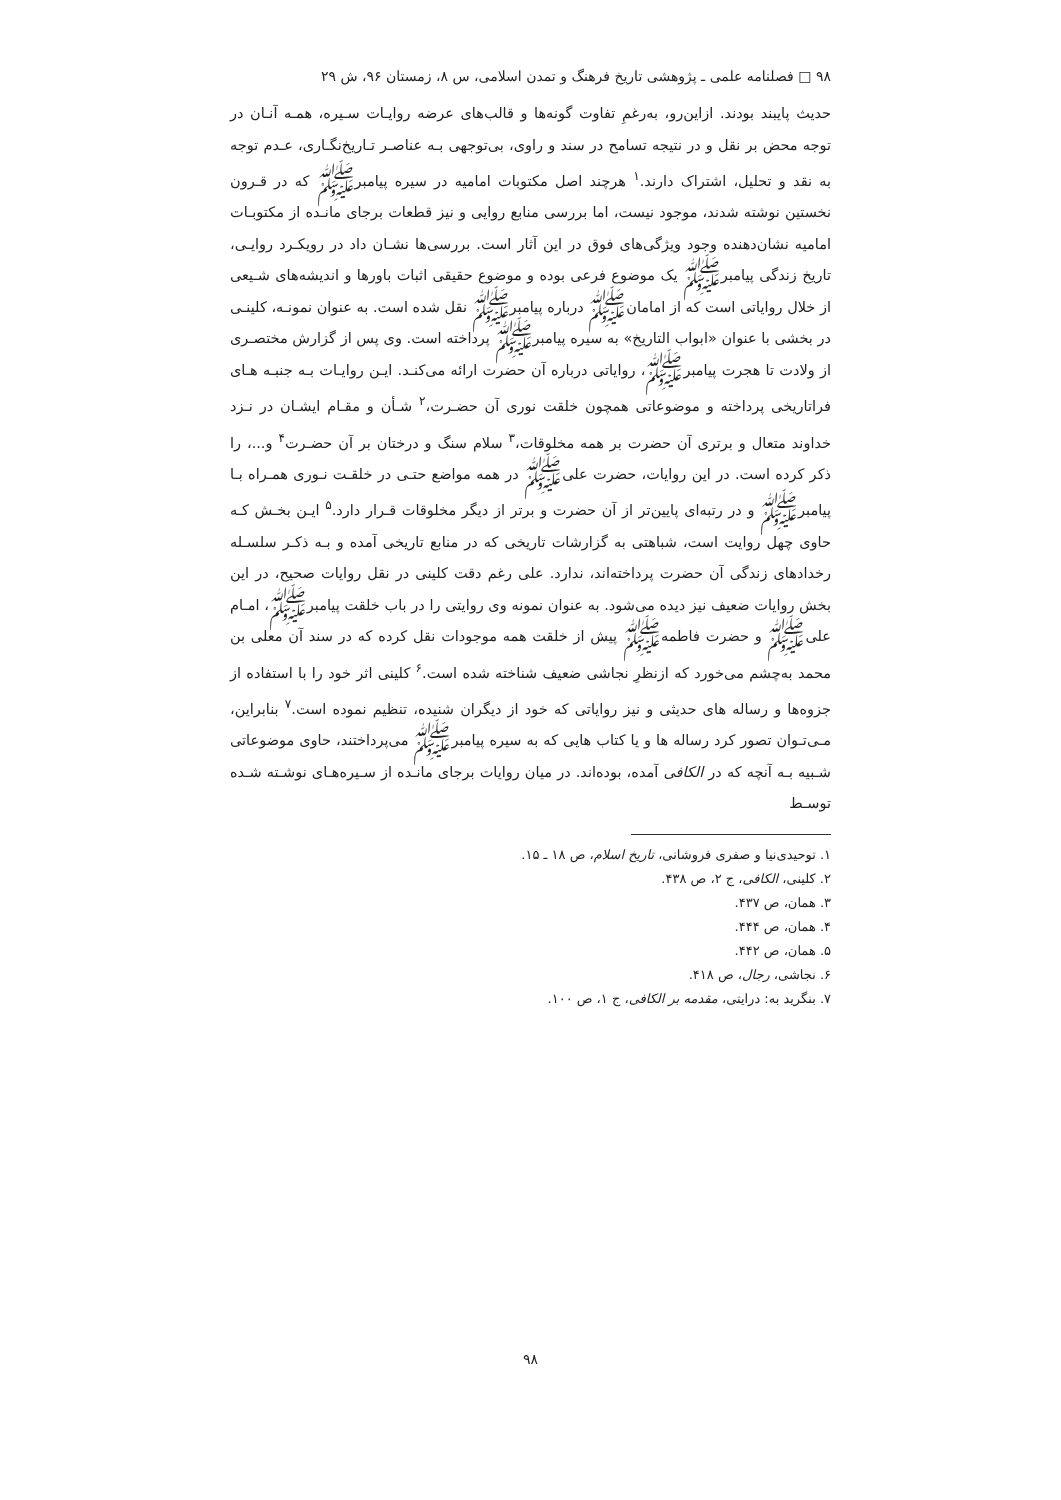۹۸ □ فصلنامه علمی ـ پژوهشی تاریخ فرهنگ و تمدن اسلامی، س ۸، زمستان ۹۶، ش ۲۹
حدیث پایبند بودند. ازاین‌رو، به‌رغمِ تفاوت گونه‌ها و قالب‌های عرضه روایـات سـیره، همـه آنـان در توجه محض بر نقل و در نتیجه تسامح در سند و راوی، بی‌توجهی بـه عناصـر تـاریخ‌نگـاری، عـدم توجه به نقد و تحلیل، اشتراک دارند.<sup>۱</sup> هرچند اصل مکتوبات امامیه در سیره پیامبرﷺ که در قـرون نخستین نوشته شدند، موجود نیست، اما بررسی منابع روایی و نیز قطعات برجای مانـده از مکتوبـات امامیه نشان‌دهنده وجود ویژگی‌های فوق در این آثار است. بررسی‌ها نشـان داد در رویکـرد روایـی، تاریخ زندگی پیامبرﷺ یک موضوع فرعی بوده و موضوع حقیقی اثبات باورها و اندیشه‌های شـیعی از خلال روایاتی است که از امامانﷺ درباره پیامبرﷺ نقل شده است. به عنوان نمونـه، کلینـی در بخشی با عنوان «ابواب التاریخ» به سیره پیامبرﷺ پرداخته است. وی پس از گزارش مختصـری از ولادت تا هجرت پیامبرﷺ، روایاتی درباره آن حضرت ارائه می‌کنـد. ایـن روایـات بـه جنبـه هـای فراتاریخی پرداخته و موضوعاتی همچون خلقت نوری آن حضـرت،<sup>۲</sup> شـأن و مقـام ایشـان در نـزد خداوند متعال و برتری آن حضرت بر همه مخلوقات،<sup>۳</sup> سلام سنگ و درختان بر آن حضـرت<sup>۴</sup> و...، را ذکر کرده است. در این روایات، حضرت علیﷺ در همه مواضع حتـی در خلقـت نـوری همـراه بـا پیامبرﷺ و در رتبه‌ای پایین‌تر از آن حضرت و برتر از دیگر مخلوقات قـرار دارد.<sup>۵</sup> ایـن بخـش کـه حاوی چهل روایت است، شباهتی به گزارشات تاریخی که در منابع تاریخی آمده و بـه ذکـر سلسـله رخدادهای زندگی آن حضرت پرداخته‌اند، ندارد. علی رغم دقت کلینی در نقل روایات صحیح، در این بخش روایات ضعیف نیز دیده می‌شود. به عنوان نمونه وی روایتی را در باب خلقت پیامبرﷺ، امـام علیﷺ و حضرت فاطمهﷺ پیش از خلقت همه موجودات نقل کرده که در سند آن معلی بن محمد به‌چشم می‌خورد که ازنظرِ نجاشی ضعیف شناخته شده است.<sup>۶</sup> کلینی اثر خود را با استفاده از جزوه‌ها و رساله های حدیثی و نیز روایاتی که خود از دیگران شنیده، تنظیم نموده است.<sup>۷</sup> بنابراین، مـی‌تـوان تصور کرد رساله ها و یا کتاب هایی که به سیره پیامبرﷺ می‌پرداختند، حاوی موضوعاتی شـبیه بـه آنچه که در الکافی آمده، بوده‌اند. در میان روایات برجای مانـده از سـیره‌هـای نوشـته شـده توسـط
۱. توحیدی‌نیا و صفری فروشانی، تاریخ اسلام، ص ۱۸ ـ ۱۵.
۲. کلینی، الکافی، ج ۲، ص ۴۳۸.
۳. همان، ص ۴۳۷.
۴. همان، ص ۴۴۴.
۵. همان، ص ۴۴۲.
۶. نجاشی، رجال، ص ۴۱۸.
۷. بنگرید به: درایتی، مقدمه بر الکافی، ج ۱، ص ۱۰۰.
۹۸